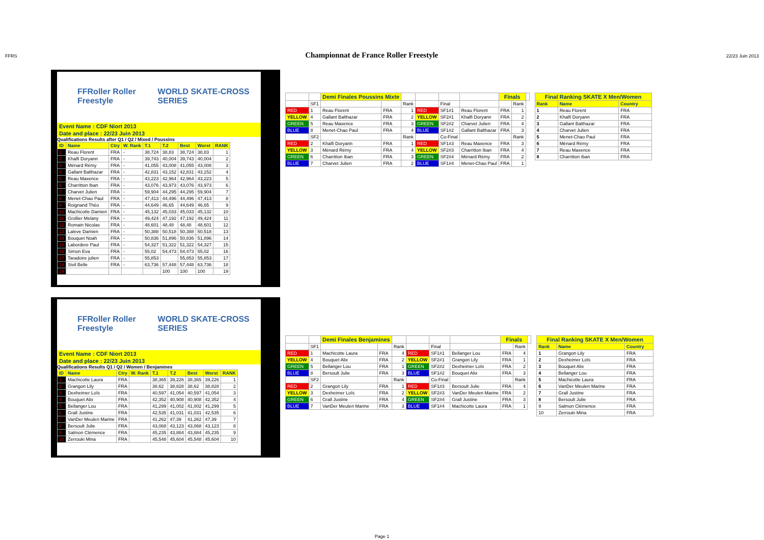FFRS
Championnat de France Roller Freestyle
22/23 Juin 2013
FFRoller Roller Freestyle WORLD SKATE-CROSS SERIES
Event Name : CDF Niort 2013
Date and place : 22/23 Juin 2013
Qualifications Results after Q1 / Q2 / Mixed / Poussins
| ID | Name | Ctry | W. Rank | T.1 | T.2 | Best | Worst | RANK |
| --- | --- | --- | --- | --- | --- | --- | --- | --- |
| 1 | Reau Florent | FRA | - | 38,724 | 38,83 | 38,724 | 38,83 | 1 |
| 2 | Khalfi Doryann | FRA | - | 39,743 | 40,004 | 39,743 | 40,004 | 2 |
| 3 | Ménard Rémy | FRA | - | 41,055 | 43,008 | 41,055 | 43,008 | 3 |
| 4 | Gallant Balthazar | FRA | - | 42,831 | 43,152 | 42,831 | 43,152 | 4 |
| 5 | Reau Maxence | FRA | - | 43,223 | 42,964 | 42,964 | 43,223 | 5 |
| 6 | Charritton Iban | FRA | - | 43,076 | 43,973 | 43,076 | 43,973 | 6 |
| 7 | Charvet Julien | FRA | - | 59,904 | 44,295 | 44,295 | 59,904 | 7 |
| 8 | Menet-Chao Paul | FRA | - | 47,413 | 44,496 | 44,496 | 47,413 | 8 |
| 9 | Roignand Théo | FRA | - | 44,649 | 46,65 | 44,649 | 46,65 | 9 |
| 10 | Machicotte Damien | FRA | - | 45,132 | 45,033 | 45,033 | 45,132 | 10 |
| 11 | Grollier Melany | FRA | - | 49,424 | 47,192 | 47,192 | 49,424 | 11 |
| 12 | Romain Nicolas | FRA | - | 48,601 | 48,48 | 48,48 | 48,601 | 12 |
| 13 | Laleve Damien | FRA | - | 50,388 | 50,518 | 50,388 | 50,518 | 13 |
| 14 | Bouquet Noah | FRA | - | 50,836 | 51,896 | 50,836 | 51,896 | 14 |
| 15 | Labordere Paul | FRA | - | 54,327 | 51,322 | 51,322 | 54,327 | 15 |
| 16 | Simon Eva | FRA | - | 55,02 | 54,473 | 54,473 | 55,02 | 16 |
| 17 | Taradoire julien | FRA | - | 55,853 | | 55,853 | 55,853 | 17 |
| 18 | Sivil Belle | FRA | - | 63,736 | 57,448 | 57,448 | 63,736 | 18 |
| 19 | | | | | 100 | 100 | 100 | 19 |
| | | Demi Finales Poussins Mixte | | | | | | Finals | | |
| | SF1 | | | Rank | | Final | | | Rank | |
| RED | 1 | Reau Florent | FRA | 1 | RED | SF1#1 | Reau Florent | FRA | 1 | |
| YELLOW | 4 | Gallant Balthazar | FRA | 2 | YELLOW | SF2#1 | Khalfi Doryann | FRA | 2 | |
| GREEN | 5 | Reau Maxence | FRA | 3 | GREEN | SF2#2 | Charvet Julien | FRA | 4 | |
| BLUE | 8 | Menet-Chao Paul | FRA | 4 | BLUE | SF1#2 | Gallant Balthazar | FRA | 3 | |
| | SF2 | | | Rank | | Co-Final | | | Rank | |
| RED | 2 | Khalfi Doryann | FRA | 1 | RED | SF1#3 | Reau Maxence | FRA | 3 | |
| YELLOW | 3 | Ménard Rémy | FRA | 4 | YELLOW | SF2#3 | Charritton Iban | FRA | 4 | |
| GREEN | 6 | Charritton Iban | FRA | 3 | GREEN | SF2#4 | Ménard Rémy | FRA | 2 | |
| BLUE | 7 | Charvet Julien | FRA | 2 | BLUE | SF1#4 | Menet-Chao Paul | FRA | 1 | |
| Final Ranking SKATE X Men/Women | | |
| Rank | Name | Country |
| 1 | Reau Florent | FRA |
| 2 | Khalfi Doryann | FRA |
| 3 | Gallant Balthazar | FRA |
| 4 | Charvet Julien | FRA |
| 5 | Menet-Chao Paul | FRA |
| 6 | Ménard Rémy | FRA |
| 7 | Reau Maxence | FRA |
| 8 | Charritton Iban | FRA |
FFRoller Roller Freestyle WORLD SKATE-CROSS SERIES
Event Name : CDF Niort 2013
Date and place : 22/23 Juin 2013
Qualifications Results Q1 / Q2 / Women / Benjamines
| ID | Name | Ctry | W. Rank | T.1 | T.2 | Best | Worst | RANK |
| --- | --- | --- | --- | --- | --- | --- | --- | --- |
| 1 | Machicotte Laura | FRA | | 38,365 | 39,226 | 38,365 | 39,226 | 1 |
| 2 | Grangon Lily | FRA | | 38,62 | 38,828 | 38,62 | 38,828 | 2 |
| 3 | Dexheimer Loïs | FRA | | 40,597 | 41,054 | 40,597 | 41,054 | 3 |
| 4 | Bouquet Alix | FRA | | 42,352 | 40,908 | 40,908 | 42,352 | 4 |
| 5 | Bellanger Lou | FRA | | 41,299 | 41,002 | 41,002 | 41,299 | 5 |
| 6 | Grall Justine | FRA | | 42,535 | 41,031 | 41,031 | 42,535 | 6 |
| 7 | VanDer Meulen Marine | FRA | | 41,262 | 47,39 | 41,262 | 47,39 | 7 |
| 8 | Bersoult Julie | FRA | | 43,068 | 43,123 | 43,068 | 43,123 | 8 |
| 9 | Salmon Clémence | FRA | | 45,235 | 43,884 | 43,884 | 45,235 | 9 |
| 10 | Zerrouki Mina | FRA | | 45,548 | 45,604 | 45,548 | 45,604 | 10 |
| | | Demi Finales Benjamines | | | | | | Finals | | |
| | SF1 | | | Rank | | Final | | | Rank | |
| RED | 1 | Machicotte Laura | FRA | 4 | RED | SF1#1 | Bellanger Lou | FRA | 4 | |
| YELLOW | 4 | Bouquet Alix | FRA | 2 | YELLOW | SF2#1 | Grangon Lily | FRA | 1 | |
| GREEN | 5 | Bellanger Lou | FRA | 1 | GREEN | SF2#2 | Dexheimer Loïs | FRA | 2 | |
| BLUE | 8 | Bersoult Julie | FRA | 3 | BLUE | SF1#2 | Bouquet Alix | FRA | 3 | |
| | SF2 | | | Rank | | Co-Final | | | Rank | |
| RED | 2 | Grangon Lily | FRA | 1 | RED | SF1#3 | Bersoult Julie | FRA | 4 | |
| YELLOW | 3 | Dexheimer Loïs | FRA | 2 | YELLOW | SF2#3 | VanDer Meulen Marine | FRA | 2 | |
| GREEN | 6 | Grall Justine | FRA | 4 | GREEN | SF2#4 | Grall Justine | FRA | 3 | |
| BLUE | 7 | VanDer Meulen Marine | FRA | 3 | BLUE | SF1#4 | Machicotte Laura | FRA | 1 | |
| Final Ranking SKATE X Men/Women | | |
| Rank | Name | Country |
| 1 | Grangon Lily | FRA |
| 2 | Dexheimer Loïs | FRA |
| 3 | Bouquet Alix | FRA |
| 4 | Bellanger Lou | FRA |
| 5 | Machicotte Laura | FRA |
| 6 | VanDer Meulen Marine | FRA |
| 7 | Grall Justine | FRA |
| 8 | Bersoult Julie | FRA |
| 9 | Salmon Clémence | FRA |
| 10 | Zerrouki Mina | FRA |
Page 1